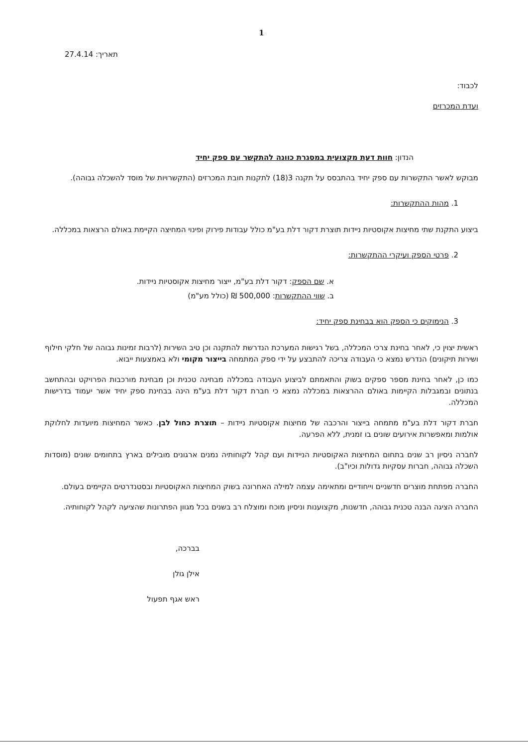1
תאריך: 27.4.14
לכבוד:
ועדת המכרזים
הנדון: חוות דעת מקצועית במסגרת כוונה להתקשר עם ספק יחיד
מבוקש לאשר התקשרות עם ספק יחיד בהתבסס על תקנה 3(18) לתקנות חובת המכרזים (התקשרויות של מוסד להשכלה גבוהה).
1. מהות ההתקשרות:
ביצוע התקנת שתי מחיצות אקוסטיות ניידות תוצרת דקור דלת בע"מ כולל עבודות פירוק ופינוי המחיצה הקיימת באולם הרצאות במכללה.
2. פרטי הספק ועיקרי ההתקשרות:
א. שם הספק: דקור דלת בע"מ, ייצור מחיצות אקוסטיות ניידות.
ב. שווי ההתקשרות: 500,000 ₪ (כולל מע"מ)
3. הנימוקים כי הספק הוא בבחינת ספק יחיד:
ראשית יצוין כי, לאחר בחינת צרכי המכללה, בשל רגישות המערכת הנדרשת להתקנה וכן טיב השירות (לרבות זמינות גבוהה של חלקי חילוף ושירות תיקונים) הנדרש נמצא כי העבודה צריכה להתבצע על ידי ספק המתמחה בייצור מקומי ולא באמצעות ייבוא.
כמו כן, לאחר בחינת מספר ספקים בשוק והתאמתם לביצוע העבודה במכללה מבחינה טכנית וכן מבחינת מורכבות הפרויקט ובהתחשב בנתונים ובמגבלות הקיימות באולם ההרצאות במכללה נמצא כי חברת דקור דלת בע"מ הינה בבחינת ספק יחיד אשר יעמוד בדרישות המכללה.
חברת דקור דלת בע"מ מתמחה בייצור והרכבה של מחיצות אקוסטיות ניידות – תוצרת כחול לבן. כאשר המחיצות מיועדות לחלוקת אולמות ומאפשרות אירועים שונים בו זמנית, ללא הפרעה.
לחברה ניסיון רב שנים בתחום המחיצות האקוסטיות הניידות ועם קהל לקוחותיה נמנים ארגונים מובילים בארץ בתחומים שונים (מוסדות השכלה גבוהה, חברות עסקיות גדולות וכיו"ב).
החברה מפתחת מוצרים חדשניים וייחודיים ומתאימה עצמה למילה האחרונה בשוק המחיצות האקוסטיות ובסטנדרטים הקיימים בעולם.
החברה הציגה הבנה טכנית גבוהה, חדשנות, מקצוענות וניסיון מוכח ומוצלח רב בשנים בכל מגוון הפתרונות שהציעה לקהל לקוחותיה.
בברכה,
אילן גולן
ראש אגף תפעול